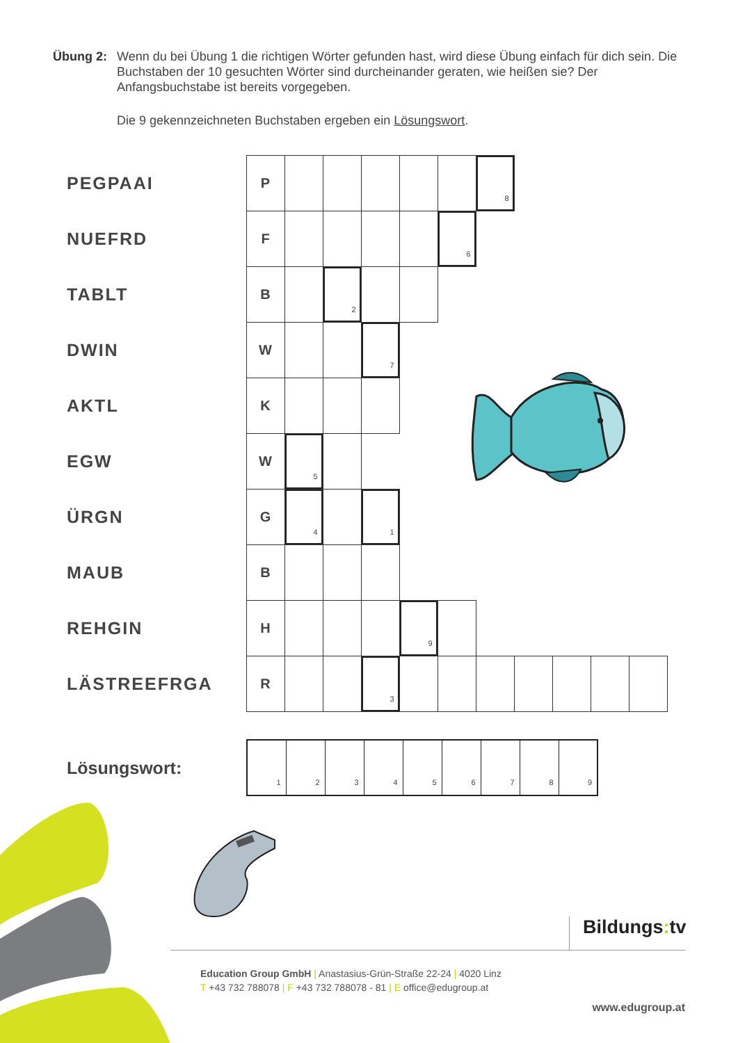Übung 2: Wenn du bei Übung 1 die richtigen Wörter gefunden hast, wird diese Übung einfach für dich sein. Die Buchstaben der 10 gesuchten Wörter sind durcheinander geraten, wie heißen sie? Der Anfangsbuchstabe ist bereits vorgegeben.
Die 9 gekennzeichneten Buchstaben ergeben ein Lösungswort.
| PEGPAAI | P | | | | | | 8 | | | | |
| NUEFRD | F | | | | | 6 | | | | | |
| TABLT | B | | 2 | | | | | | | | |
| DWIN | W | | | 7 | | | | | | | |
| AKTL | K | | | | | | | | | | |
| EGW | W | 5 | | | | | | | | | |
| ÜRGN | G | 4 | | 1 | | | | | | | |
| MAUB | B | | | | | | | | | | |
| REHGIN | H | | | | 9 | | | | | | |
| LÄSTREEFRGA | R | | | 3 | | | | | | | |
Lösungswort:
| 1 | 2 | 3 | 4 | 5 | 6 | 7 | 8 | 9 |
Bildungs: tv
Education Group GmbH | Anastasius-Grün-Straße 22-24 | 4020 Linz
T +43 732 788078 | F +43 732 788078 - 81 | E office@edugroup.at
www.edugroup.at